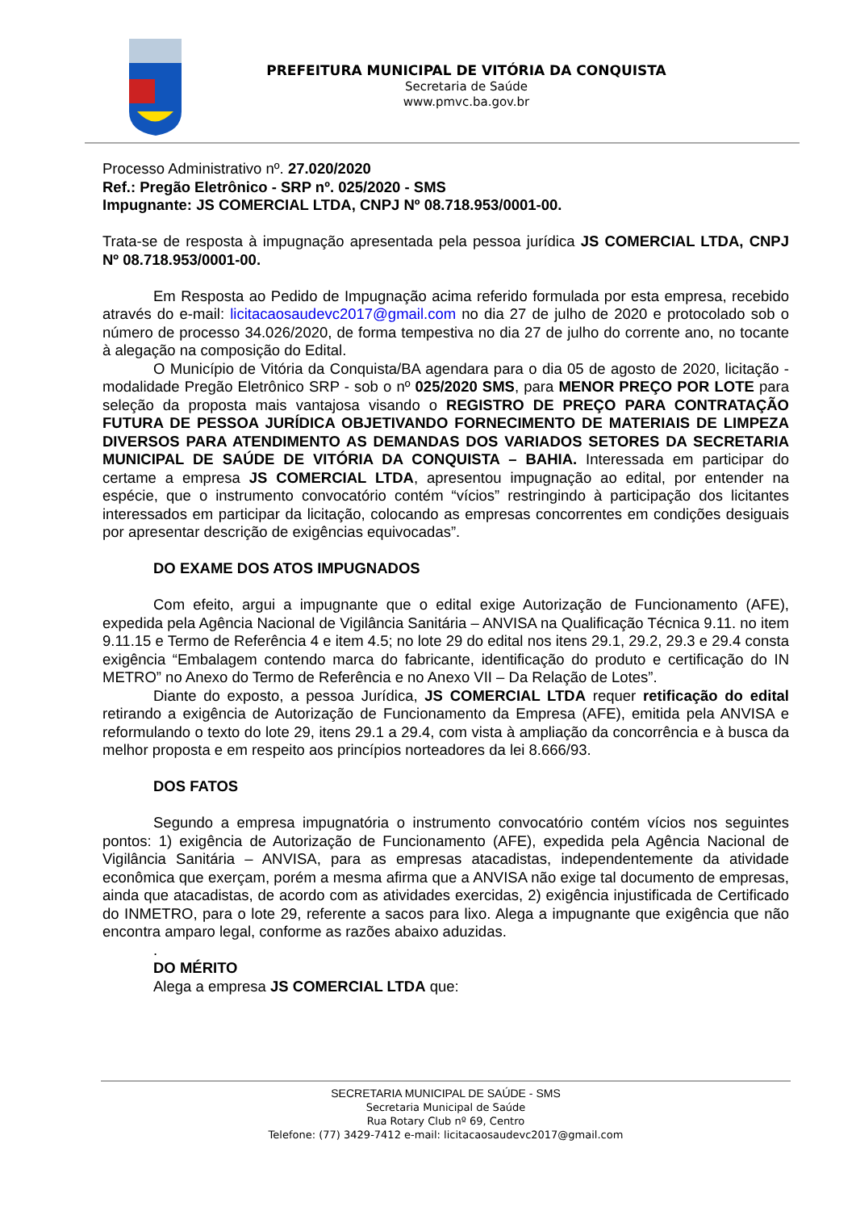PREFEITURA MUNICIPAL DE VITÓRIA DA CONQUISTA
Secretaria de Saúde
www.pmvc.ba.gov.br
Processo Administrativo nº. 27.020/2020
Ref.: Pregão Eletrônico - SRP nº. 025/2020 - SMS
Impugnante: JS COMERCIAL LTDA, CNPJ Nº 08.718.953/0001-00.
Trata-se de resposta à impugnação apresentada pela pessoa jurídica JS COMERCIAL LTDA, CNPJ Nº 08.718.953/0001-00.
Em Resposta ao Pedido de Impugnação acima referido formulada por esta empresa, recebido através do e-mail: licitacaosaudevc2017@gmail.com no dia 27 de julho de 2020 e protocolado sob o número de processo 34.026/2020, de forma tempestiva no dia 27 de julho do corrente ano, no tocante à alegação na composição do Edital.
O Município de Vitória da Conquista/BA agendara para o dia 05 de agosto de 2020, licitação - modalidade Pregão Eletrônico SRP - sob o nº 025/2020 SMS, para MENOR PREÇO POR LOTE para seleção da proposta mais vantajosa visando o REGISTRO DE PREÇO PARA CONTRATAÇÃO FUTURA DE PESSOA JURÍDICA OBJETIVANDO FORNECIMENTO DE MATERIAIS DE LIMPEZA DIVERSOS PARA ATENDIMENTO AS DEMANDAS DOS VARIADOS SETORES DA SECRETARIA MUNICIPAL DE SAÚDE DE VITÓRIA DA CONQUISTA – BAHIA. Interessada em participar do certame a empresa JS COMERCIAL LTDA, apresentou impugnação ao edital, por entender na espécie, que o instrumento convocatório contém “vícios” restringindo à participação dos licitantes interessados em participar da licitação, colocando as empresas concorrentes em condições desiguais por apresentar descrição de exigências equivocadas”.
DO EXAME DOS ATOS IMPUGNADOS
Com efeito, argui a impugnante que o edital exige Autorização de Funcionamento (AFE), expedida pela Agência Nacional de Vigilância Sanitária – ANVISA na Qualificação Técnica 9.11. no item 9.11.15 e Termo de Referência 4 e item 4.5; no lote 29 do edital nos itens 29.1, 29.2, 29.3 e 29.4 consta exigência “Embalagem contendo marca do fabricante, identificação do produto e certificação do IN METRO” no Anexo do Termo de Referência e no Anexo VII – Da Relação de Lotes”.
Diante do exposto, a pessoa Jurídica, JS COMERCIAL LTDA requer retificação do edital retirando a exigência de Autorização de Funcionamento da Empresa (AFE), emitida pela ANVISA e reformulando o texto do lote 29, itens 29.1 a 29.4, com vista à ampliação da concorrência e à busca da melhor proposta e em respeito aos princípios norteadores da lei 8.666/93.
DOS FATOS
Segundo a empresa impugnatória o instrumento convocatório contém vícios nos seguintes pontos: 1) exigência de Autorização de Funcionamento (AFE), expedida pela Agência Nacional de Vigilância Sanitária – ANVISA, para as empresas atacadistas, independentemente da atividade econômica que exerçam, porém a mesma afirma que a ANVISA não exige tal documento de empresas, ainda que atacadistas, de acordo com as atividades exercidas, 2) exigência injustificada de Certificado do INMETRO, para o lote 29, referente a sacos para lixo. Alega a impugnante que exigência que não encontra amparo legal, conforme as razões abaixo aduzidas.
.
DO MÉRITO
Alega a empresa JS COMERCIAL LTDA que:
SECRETARIA MUNICIPAL DE SAÚDE - SMS
Secretaria Municipal de Saúde
Rua Rotary Club nº 69, Centro
Telefone: (77) 3429-7412 e-mail: licitacaosaudevc2017@gmail.com